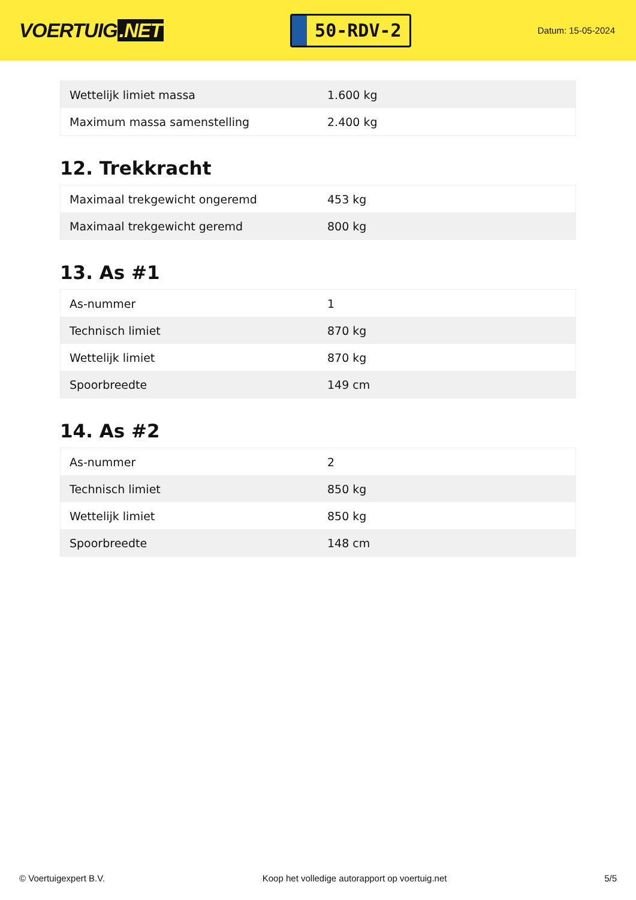VOERTUIG.NET
50-RDV-2
Datum: 15-05-2024
| Wettelijk limiet massa | 1.600 kg |
| Maximum massa samenstelling | 2.400 kg |
12. Trekkracht
| Maximaal trekgewicht ongeremd | 453 kg |
| Maximaal trekgewicht geremd | 800 kg |
13. As #1
| As-nummer | 1 |
| Technisch limiet | 870 kg |
| Wettelijk limiet | 870 kg |
| Spoorbreedte | 149 cm |
14. As #2
| As-nummer | 2 |
| Technisch limiet | 850 kg |
| Wettelijk limiet | 850 kg |
| Spoorbreedte | 148 cm |
© Voertuigexpert B.V. Koop het volledige autorapport op voertuig.net 5/5